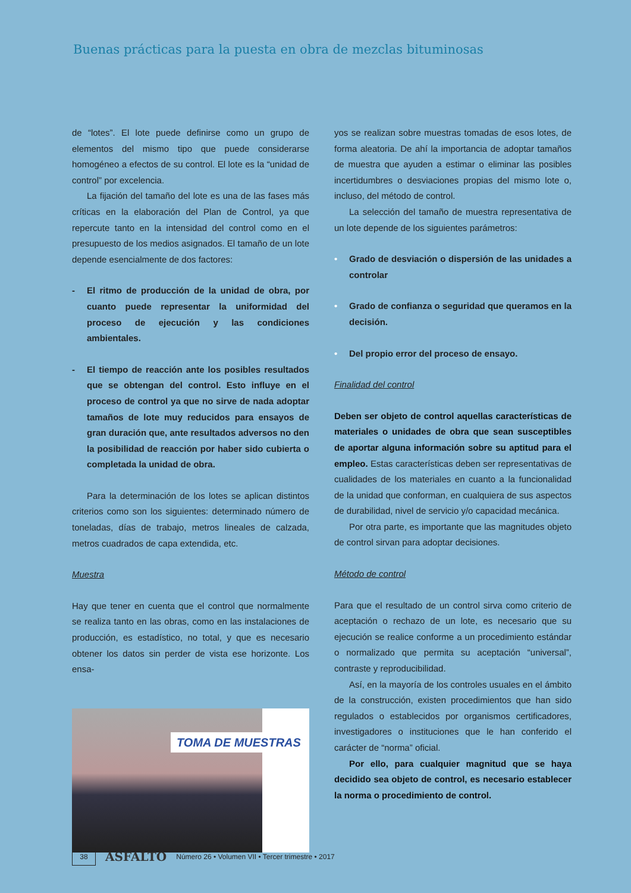Buenas prácticas para la puesta en obra de mezclas bituminosas
de “lotes”. El lote puede definirse como un grupo de elementos del mismo tipo que puede considerarse homogéneo a efectos de su control. El lote es la “unidad de control” por excelencia.
La fijación del tamaño del lote es una de las fases más críticas en la elaboración del Plan de Control, ya que repercute tanto en la intensidad del control como en el presupuesto de los medios asignados. El tamaño de un lote depende esencialmente de dos factores:
- El ritmo de producción de la unidad de obra, por cuanto puede representar la uniformidad del proceso de ejecución y las condiciones ambientales.
- El tiempo de reacción ante los posibles resultados que se obtengan del control. Esto influye en el proceso de control ya que no sirve de nada adoptar tamaños de lote muy reducidos para ensayos de gran duración que, ante resultados adversos no den la posibilidad de reacción por haber sido cubierta o completada la unidad de obra.
Para la determinación de los lotes se aplican distintos criterios como son los siguientes: determinado número de toneladas, días de trabajo, metros lineales de calzada, metros cuadrados de capa extendida, etc.
Muestra
Hay que tener en cuenta que el control que normalmente se realiza tanto en las obras, como en las instalaciones de producción, es estadístico, no total, y que es necesario obtener los datos sin perder de vista ese horizonte. Los ensa-
TOMA DE MUESTRAS
yos se realizan sobre muestras tomadas de esos lotes, de forma aleatoria. De ahí la importancia de adoptar tamaños de muestra que ayuden a estimar o eliminar las posibles incertidumbres o desviaciones propias del mismo lote o, incluso, del método de control.
La selección del tamaño de muestra representativa de un lote depende de los siguientes parámetros:
• Grado de desviación o dispersión de las unidades a controlar
• Grado de confianza o seguridad que queramos en la decisión.
• Del propio error del proceso de ensayo.
Finalidad del control
Deben ser objeto de control aquellas características de materiales o unidades de obra que sean susceptibles de aportar alguna información sobre su aptitud para el empleo. Estas características deben ser representativas de cualidades de los materiales en cuanto a la funcionalidad de la unidad que conforman, en cualquiera de sus aspectos de durabilidad, nivel de servicio y/o capacidad mecánica.
Por otra parte, es importante que las magnitudes objeto de control sirvan para adoptar decisiones.
Método de control
Para que el resultado de un control sirva como criterio de aceptación o rechazo de un lote, es necesario que su ejecución se realice conforme a un procedimiento estándar o normalizado que permita su aceptación “universal”, contraste y reproducibilidad.
Así, en la mayoría de los controles usuales en el ámbito de la construcción, existen procedimientos que han sido regulados o establecidos por organismos certificadores, investigadores o instituciones que le han conferido el carácter de “norma” oficial.
Por ello, para cualquier magnitud que se haya decidido sea objeto de control, es necesario establecer la norma o procedimiento de control.
38
ASFALTO
Número 26 • Volumen VII • Tercer trimestre • 2017